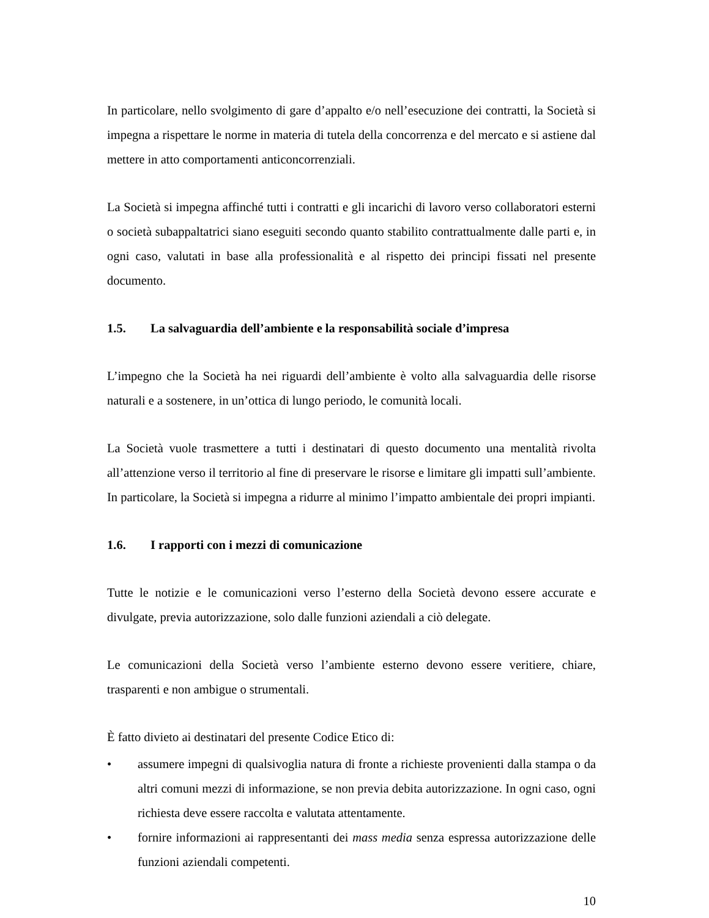In particolare, nello svolgimento di gare d’appalto e/o nell’esecuzione dei contratti, la Società si impegna a rispettare le norme in materia di tutela della concorrenza e del mercato e si astiene dal mettere in atto comportamenti anticoncorrenziali.
La Società si impegna affinché tutti i contratti e gli incarichi di lavoro verso collaboratori esterni o società subappaltatrici siano eseguiti secondo quanto stabilito contrattualmente dalle parti e, in ogni caso, valutati in base alla professionalità e al rispetto dei principi fissati nel presente documento.
1.5. La salvaguardia dell’ambiente e la responsabilità sociale d’impresa
L’impegno che la Società ha nei riguardi dell’ambiente è volto alla salvaguardia delle risorse naturali e a sostenere, in un’ottica di lungo periodo, le comunità locali.
La Società vuole trasmettere a tutti i destinatari di questo documento una mentalità rivolta all’attenzione verso il territorio al fine di preservare le risorse e limitare gli impatti sull’ambiente. In particolare, la Società si impegna a ridurre al minimo l’impatto ambientale dei propri impianti.
1.6. I rapporti con i mezzi di comunicazione
Tutte le notizie e le comunicazioni verso l’esterno della Società devono essere accurate e divulgate, previa autorizzazione, solo dalle funzioni aziendali a ciò delegate.
Le comunicazioni della Società verso l’ambiente esterno devono essere veritiere, chiare, trasparenti e non ambigue o strumentali.
È fatto divieto ai destinatari del presente Codice Etico di:
• assumere impegni di qualsivoglia natura di fronte a richieste provenienti dalla stampa o da altri comuni mezzi di informazione, se non previa debita autorizzazione. In ogni caso, ogni richiesta deve essere raccolta e valutata attentamente.
• fornire informazioni ai rappresentanti dei mass media senza espressa autorizzazione delle funzioni aziendali competenti.
10